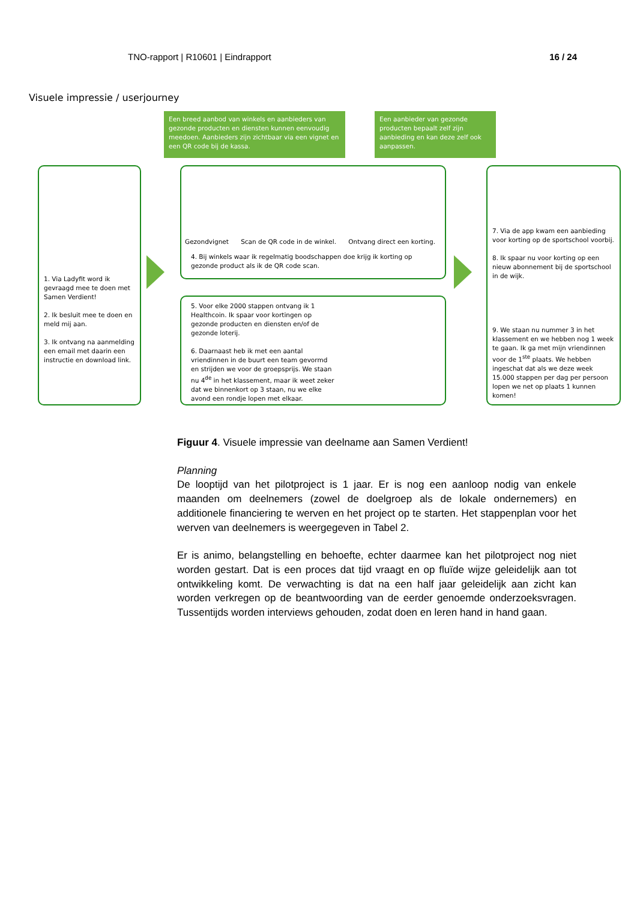TNO-rapport | R10601 | Eindrapport 16 / 24
Visuele impressie / userjourney
Een breed aanbod van winkels en aanbieders van gezonde producten en diensten kunnen eenvoudig meedoen. Aanbieders zijn zichtbaar via een vignet en een QR code bij de kassa.
Een aanbieder van gezonde producten bepaalt zelf zijn aanbieding en kan deze zelf ook aanpassen.
1. Via Ladyfit word ik gevraagd mee te doen met Samen Verdient!
2. Ik besluit mee te doen en meld mij aan.
3. Ik ontvang na aanmelding een email met daarin een instructie en download link.
Gezondvignet Scan de QR code in de winkel. Ontvang direct een korting.
4. Bij winkels waar ik regelmatig boodschappen doe krijg ik korting op gezonde product als ik de QR code scan.
5. Voor elke 2000 stappen ontvang ik 1 Healthcoin. Ik spaar voor kortingen op gezonde producten en diensten en/of de gezonde loterij.
6. Daarnaast heb ik met een aantal vriendinnen in de buurt een team gevormd en strijden we voor de groepsprijs. We staan nu 4<sup>de</sup> in het klassement, maar ik weet zeker dat we binnenkort op 3 staan, nu we elke avond een rondje lopen met elkaar.
7. Via de app kwam een aanbieding voor korting op de sportschool voorbij.
8. Ik spaar nu voor korting op een nieuw abonnement bij de sportschool in de wijk.
9. We staan nu nummer 3 in het klassement en we hebben nog 1 week te gaan. Ik ga met mijn vriendinnen voor de 1<sup>ste</sup> plaats. We hebben ingeschat dat als we deze week 15.000 stappen per dag per persoon lopen we net op plaats 1 kunnen komen!
Figuur 4. Visuele impressie van deelname aan Samen Verdient!
Planning
De looptijd van het pilotproject is 1 jaar. Er is nog een aanloop nodig van enkele maanden om deelnemers (zowel de doelgroep als de lokale ondernemers) en additionele financiering te werven en het project op te starten. Het stappenplan voor het werven van deelnemers is weergegeven in Tabel 2.
Er is animo, belangstelling en behoefte, echter daarmee kan het pilotproject nog niet worden gestart. Dat is een proces dat tijd vraagt en op fluïde wijze geleidelijk aan tot ontwikkeling komt. De verwachting is dat na een half jaar geleidelijk aan zicht kan worden verkregen op de beantwoording van de eerder genoemde onderzoeksvragen. Tussentijds worden interviews gehouden, zodat doen en leren hand in hand gaan.